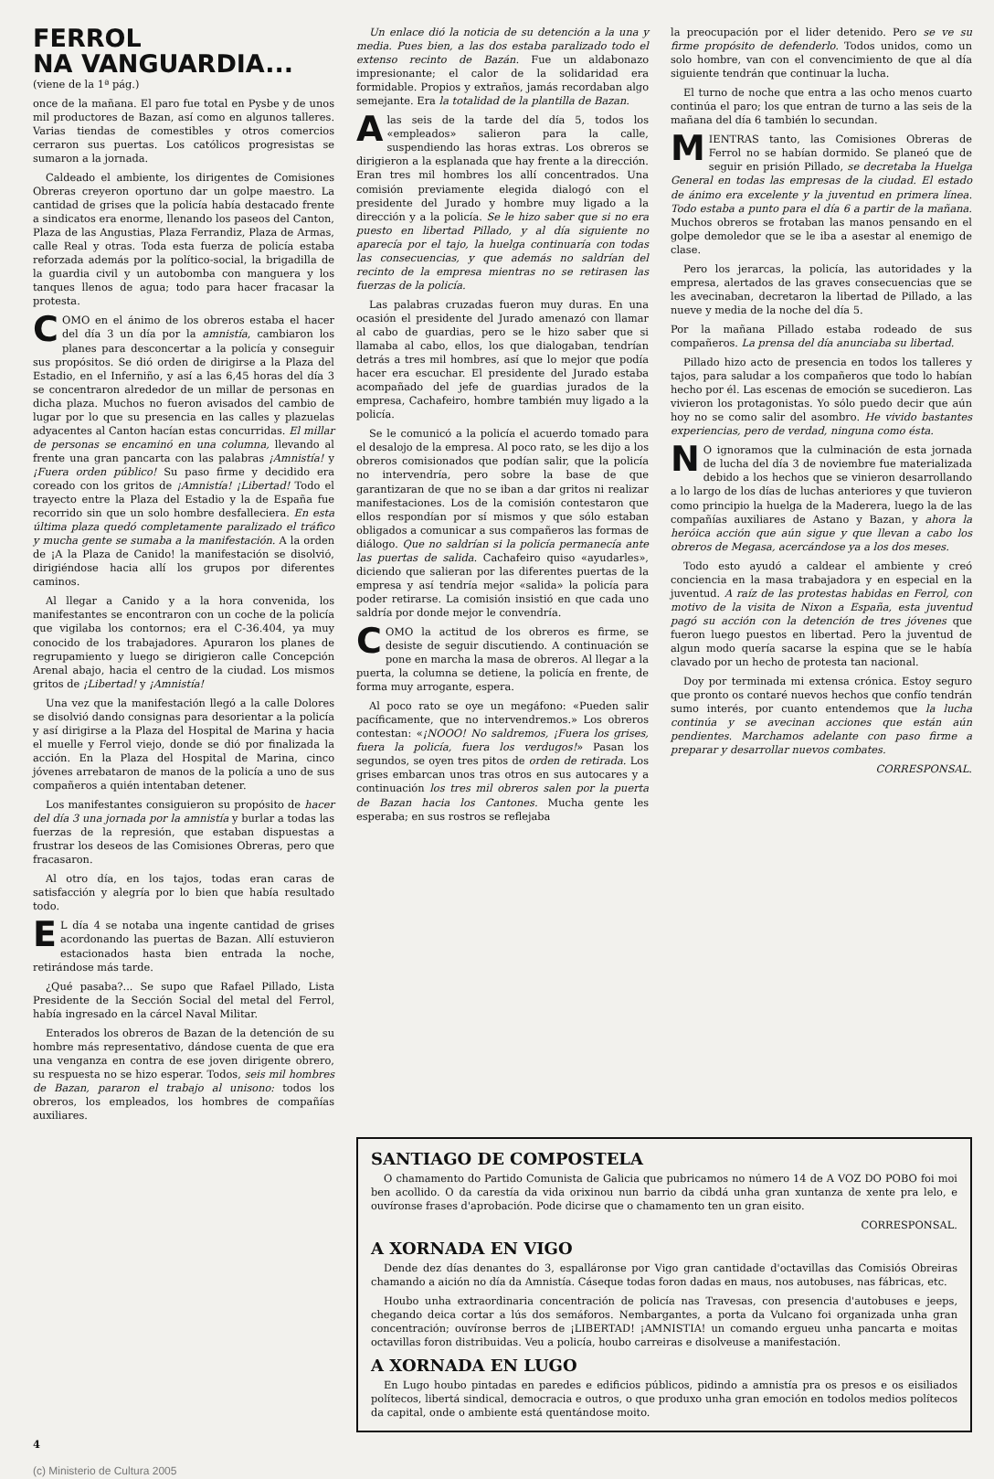FERROL
NA VANGUARDIA...
(viene de la 1ª pág.)
once de la mañana. El paro fue total en Pysbe y de unos mil productores de Bazan, así como en algunos talleres. Varias tiendas de comestibles y otros comercios cerraron sus puertas. Los católicos progresistas se sumaron a la jornada.
Caldeado el ambiente, los dirigentes de Comisiones Obreras creyeron oportuno dar un golpe maestro. La cantidad de grises que la policía había destacado frente a sindicatos era enorme, llenando los paseos del Canton, Plaza de las Angustias, Plaza Ferrandiz, Plaza de Armas, calle Real y otras. Toda esta fuerza de policía estaba reforzada además por la político-social, la brigadilla de la guardia civil y un autobomba con manguera y los tanques llenos de agua; todo para hacer fracasar la protesta.
COMO en el ánimo de los obreros estaba el hacer del día 3 un día por la amnistía, cambiaron los planes para desconcertar a la policía y conseguir sus propósitos. Se dió orden de dirigirse a la Plaza del Estadio, en el Inferniño, y así a las 6,45 horas del día 3 se concentraron alrededor de un millar de personas en dicha plaza. Muchos no fueron avisados del cambio de lugar por lo que su presencia en las calles y plazuelas adyacentes al Canton hacían estas concurridas. El millar de personas se encaminó en una columna, llevando al frente una gran pancarta con las palabras ¡Amnistía! y ¡Fuera orden público! Su paso firme y decidido era coreado con los gritos de ¡Amnistía! ¡Libertad! Todo el trayecto entre la Plaza del Estadio y la de España fue recorrido sin que un solo hombre desfalleciera. En esta última plaza quedó completamente paralizado el tráfico y mucha gente se sumaba a la manifestación. A la orden de ¡A la Plaza de Canido! la manifestación se disolvió, dirigiéndose hacia allí los grupos por diferentes caminos.
Al llegar a Canido y a la hora convenida, los manifestantes se encontraron con un coche de la policía que vigilaba los contornos; era el C-36.404, ya muy conocido de los trabajadores. Apuraron los planes de regrupamiento y luego se dirigieron calle Concepción Arenal abajo, hacia el centro de la ciudad. Los mismos gritos de ¡Libertad! y ¡Amnistía!
Una vez que la manifestación llegó a la calle Dolores se disolvió dando consignas para desorientar a la policía y así dirigirse a la Plaza del Hospital de Marina y hacia el muelle y Ferrol viejo, donde se dió por finalizada la acción. En la Plaza del Hospital de Marina, cinco jóvenes arrebataron de manos de la policía a uno de sus compañeros a quién intentaban detener.
Los manifestantes consiguieron su propósito de hacer del día 3 una jornada por la amnistía y burlar a todas las fuerzas de la represión, que estaban dispuestas a frustrar los deseos de las Comisiones Obreras, pero que fracasaron.
Al otro día, en los tajos, todas eran caras de satisfacción y alegría por lo bien que había resultado todo.
EL día 4 se notaba una ingente cantidad de grises acordonando las puertas de Bazan. Allí estuvieron estacionados hasta bien entrada la noche, retirándose más tarde.
¿Qué pasaba?... Se supo que Rafael Pillado, Lista Presidente de la Sección Social del metal del Ferrol, había ingresado en la cárcel Naval Militar.
Enterados los obreros de Bazan de la detención de su hombre más representativo, dándose cuenta de que era una venganza en contra de ese joven dirigente obrero, su respuesta no se hizo esperar. Todos, seis mil hombres de Bazan, pararon el trabajo al unisono: todos los obreros, los empleados, los hombres de compañías auxiliares.
Un enlace dió la noticia de su detención a la una y media. Pues bien, a las dos estaba paralizado todo el extenso recinto de Bazán. Fue un aldabonazo impresionante; el calor de la solidaridad era formidable. Propios y extraños, jamás recordaban algo semejante. Era la totalidad de la plantilla de Bazan.
A las seis de la tarde del día 5, todos los «empleados» salieron para la calle, suspendiendo las horas extras. Los obreros se dirigieron a la esplanada que hay frente a la dirección. Eran tres mil hombres los allí concentrados. Una comisión previamente elegida dialogó con el presidente del Jurado y hombre muy ligado a la dirección y a la policía. Se le hizo saber que si no era puesto en libertad Pillado, y al día siguiente no aparecía por el tajo, la huelga continuaría con todas las consecuencias, y que además no saldrían del recinto de la empresa mientras no se retirasen las fuerzas de la policía.
Las palabras cruzadas fueron muy duras. En una ocasión el presidente del Jurado amenazó con llamar al cabo de guardias, pero se le hizo saber que si llamaba al cabo, ellos, los que dialogaban, tendrían detrás a tres mil hombres, así que lo mejor que podía hacer era escuchar. El presidente del Jurado estaba acompañado del jefe de guardias jurados de la empresa, Cachafeiro, hombre también muy ligado a la policía.
Se le comunicó a la policía el acuerdo tomado para el desalojo de la empresa. Al poco rato, se les dijo a los obreros comisionados que podían salir, que la policía no intervendría, pero sobre la base de que garantizaran de que no se iban a dar gritos ni realizar manifestaciones. Los de la comisión contestaron que ellos respondían por sí mismos y que sólo estaban obligados a comunicar a sus compañeros las formas de diálogo. Que no saldrían si la policía permanecía ante las puertas de salida. Cachafeiro quiso «ayudarles», diciendo que salieran por las diferentes puertas de la empresa y así tendría mejor «salida» la policía para poder retirarse. La comisión insistió en que cada uno saldría por donde mejor le convendría.
COMO la actitud de los obreros es firme, se desiste de seguir discutiendo. A continuación se pone en marcha la masa de obreros. Al llegar a la puerta, la columna se detiene, la policía en frente, de forma muy arrogante, espera.
Al poco rato se oye un megáfono: «Pueden salir pacíficamente, que no intervendremos.» Los obreros contestan: «¡NOOO! No saldremos, ¡Fuera los grises, fuera la policía, fuera los verdugos!» Pasan los segundos, se oyen tres pitos de orden de retirada. Los grises embarcan unos tras otros en sus autocares y a continuación los tres mil obreros salen por la puerta de Bazan hacia los Cantones. Mucha gente les esperaba; en sus rostros se reflejaba
la preocupación por el lider detenido. Pero se ve su firme propósito de defenderlo. Todos unidos, como un solo hombre, van con el convencimiento de que al día siguiente tendrán que continuar la lucha.
El turno de noche que entra a las ocho menos cuarto continúa el paro; los que entran de turno a las seis de la mañana del día 6 también lo secundan.
MIENTRAS tanto, las Comisiones Obreras de Ferrol no se habían dormido. Se planeó que de seguir en prisión Pillado, se decretaba la Huelga General en todas las empresas de la ciudad. El estado de ánimo era excelente y la juventud en primera línea. Todo estaba a punto para el día 6 a partir de la mañana. Muchos obreros se frotaban las manos pensando en el golpe demoledor que se le iba a asestar al enemigo de clase.
Pero los jerarcas, la policía, las autoridades y la empresa, alertados de las graves consecuencias que se les avecinaban, decretaron la libertad de Pillado, a las nueve y media de la noche del día 5.
Por la mañana Pillado estaba rodeado de sus compañeros. La prensa del día anunciaba su libertad.
Pillado hizo acto de presencia en todos los talleres y tajos, para saludar a los compañeros que todo lo habían hecho por él. Las escenas de emoción se sucedieron. Las vivieron los protagonistas. Yo sólo puedo decir que aún hoy no se como salir del asombro. He vivido bastantes experiencias, pero de verdad, ninguna como ésta.
NO ignoramos que la culminación de esta jornada de lucha del día 3 de noviembre fue materializada debido a los hechos que se vinieron desarrollando a lo largo de los días de luchas anteriores y que tuvieron como principio la huelga de la Maderera, luego la de las compañías auxiliares de Astano y Bazan, y ahora la heróica acción que aún sigue y que llevan a cabo los obreros de Megasa, acercándose ya a los dos meses.
Todo esto ayudó a caldear el ambiente y creó conciencia en la masa trabajadora y en especial en la juventud. A raíz de las protestas habidas en Ferrol, con motivo de la visita de Nixon a España, esta juventud pagó su acción con la detención de tres jóvenes que fueron luego puestos en libertad. Pero la juventud de algun modo quería sacarse la espina que se le había clavado por un hecho de protesta tan nacional.
Doy por terminada mi extensa crónica. Estoy seguro que pronto os contaré nuevos hechos que confío tendrán sumo interés, por cuanto entendemos que la lucha continúa y se avecinan acciones que están aún pendientes. Marchamos adelante con paso firme a preparar y desarrollar nuevos combates.
CORRESPONSAL.
SANTIAGO DE COMPOSTELA
O chamamento do Partido Comunista de Galicia que pubricamos no número 14 de A VOZ DO POBO foi moi ben acollido. O da carestía da vida orixinou nun barrio da cibdá unha gran xuntanza de xente pra lelo, e ouvíronse frases d'aprobación. Pode dicirse que o chamamento ten un gran eisito.
CORRESPONSAL.
A XORNADA EN VIGO
Dende dez días denantes do 3, espalláronse por Vigo gran cantidade d'octavillas das Comisiós Obreiras chamando a aición no día da Amnistía. Cáseque todas foron dadas en maus, nos autobuses, nas fábricas, etc.
Houbo unha extraordinaria concentración de policía nas Travesas, con presencia d'autobuses e jeeps, chegando deica cortar a lús dos semáforos. Nembargantes, a porta da Vulcano foi organizada unha gran concentración; ouvíronse berros de ¡LIBERTAD! ¡AMNISTIA! un comando ergueu unha pancarta e moitas octavillas foron distribuidas. Veu a policía, houbo carreiras e disolveuse a manifestación.
A XORNADA EN LUGO
En Lugo houbo pintadas en paredes e edificios públicos, pidindo a amnistía pra os presos e os eisiliados polítecos, libertá sindical, democracia e outros, o que produxo unha gran emoción en todolos medios polítecos da capital, onde o ambiente está quentándose moito.
4
(c) Ministerio de Cultura 2005